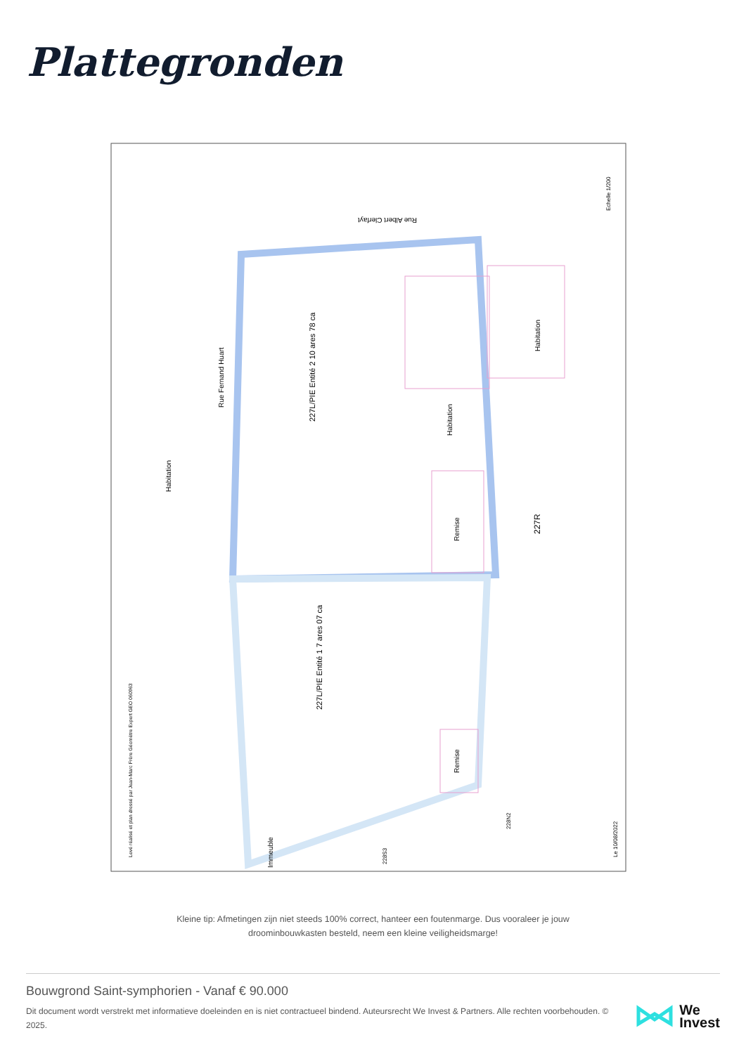Plattegronden
227L/PIE Entité 2 10 ares 78 ca
227L/PIE Entité 1 7 ares 07 ca
Rue Fernand Huart
Rue Albert Clerfayt
227R
Habitation
Habitation
Remise
Remise
Habitation
Immeuble
Echelle 1/200
Le 10/08/2022
Levé réalisé et plan dressé par Jean-Marc Frère Géomètre Expert GEO 060963
228S3
228N2
Kleine tip: Afmetingen zijn niet steeds 100% correct, hanteer een foutenmarge. Dus vooraleer je jouw droominbouwkasten besteld, neem een kleine veiligheidsmarge!
Bouwgrond Saint-symphorien - Vanaf € 90.000
Dit document wordt verstrekt met informatieve doeleinden en is niet contractueel bindend. Auteursrecht We Invest & Partners. Alle rechten voorbehouden. © 2025.
We
Invest